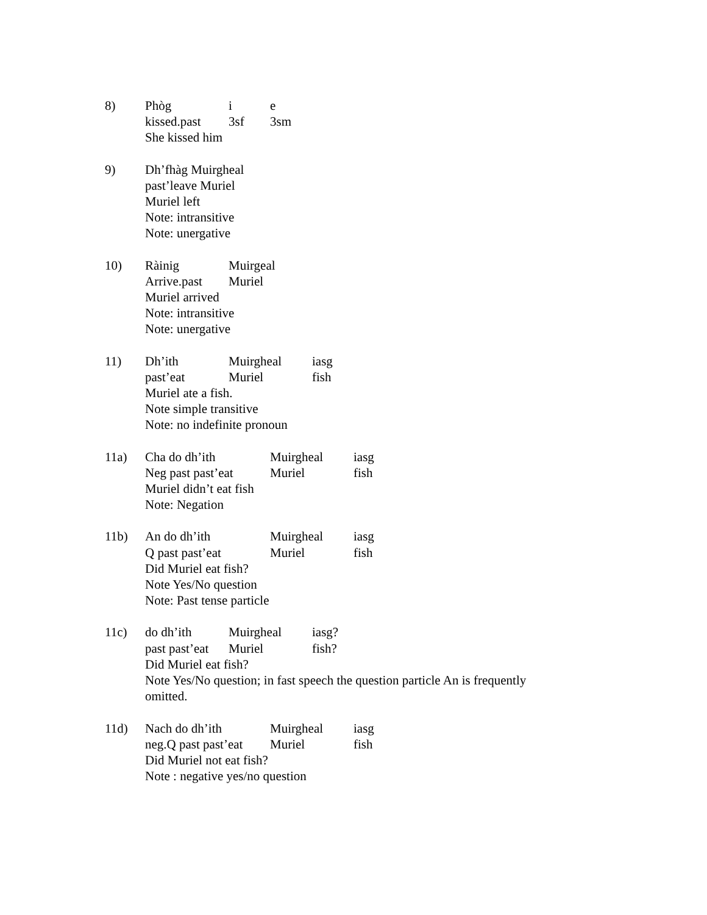8) Phòg i e
kissed.past 3sf 3sm
She kissed him
9) Dh’fhàg Muirgheal
past’leave Muriel
Muriel left
Note: intransitive
Note: unergative
10) Ràinig Muirgeal
Arrive.past Muriel
Muriel arrived
Note: intransitive
Note: unergative
11) Dh’ith Muirgheal iasg
past’eat Muriel fish
Muriel ate a fish.
Note simple transitive
Note: no indefinite pronoun
11a) Cha do dh’ith Muirgheal iasg
Neg past past’eat Muriel fish
Muriel didn’t eat fish
Note: Negation
11b) An do dh’ith Muirgheal iasg
Q past past’eat Muriel fish
Did Muriel eat fish?
Note Yes/No question
Note: Past tense particle
11c) do dh’ith Muirgheal iasg?
past past’eat Muriel fish?
Did Muriel eat fish?
Note Yes/No question; in fast speech the question particle An is frequently omitted.
11d) Nach do dh’ith Muirgheal iasg
neg.Q past past’eat Muriel fish
Did Muriel not eat fish?
Note : negative yes/no question